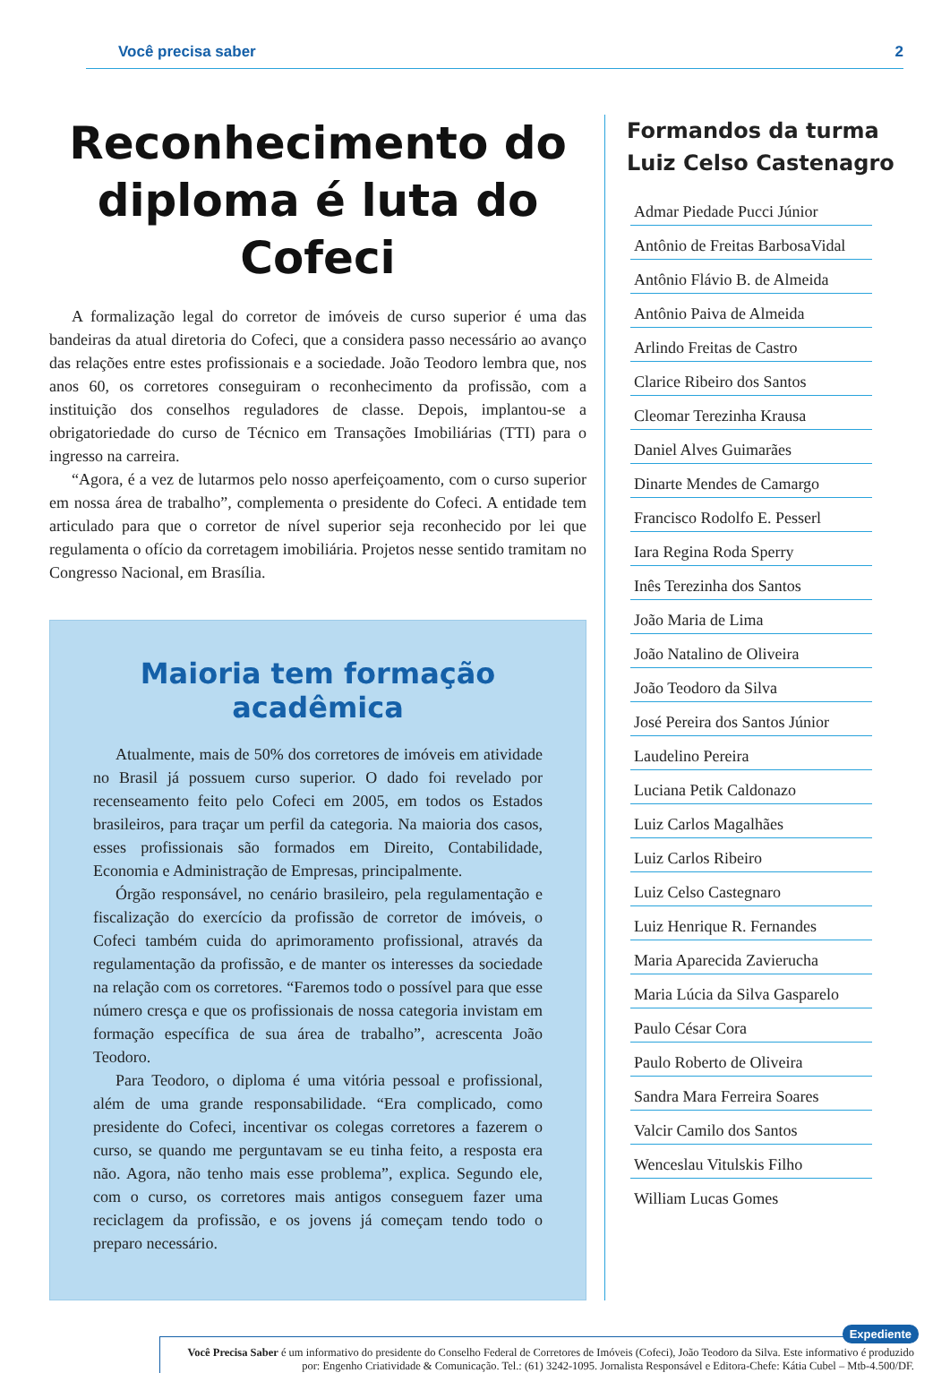Você precisa saber 2
Reconhecimento do diploma é luta do Cofeci
A formalização legal do corretor de imóveis de curso superior é uma das bandeiras da atual diretoria do Cofeci, que a considera passo necessário ao avanço das relações entre estes profissionais e a sociedade. João Teodoro lembra que, nos anos 60, os corretores conseguiram o reconhecimento da profissão, com a instituição dos conselhos reguladores de classe. Depois, implantou-se a obrigatoriedade do curso de Técnico em Transações Imobiliárias (TTI) para o ingresso na carreira.
“Agora, é a vez de lutarmos pelo nosso aperfeiçoamento, com o curso superior em nossa área de trabalho”, complementa o presidente do Cofeci. A entidade tem articulado para que o corretor de nível superior seja reconhecido por lei que regulamenta o ofício da corretagem imobiliária. Projetos nesse sentido tramitam no Congresso Nacional, em Brasília.
Maioria tem formação acadêmica
Atualmente, mais de 50% dos corretores de imóveis em atividade no Brasil já possuem curso superior. O dado foi revelado por recenseamento feito pelo Cofeci em 2005, em todos os Estados brasileiros, para traçar um perfil da categoria. Na maioria dos casos, esses profissionais são formados em Direito, Contabilidade, Economia e Administração de Empresas, principalmente.
Órgão responsável, no cenário brasileiro, pela regulamentação e fiscalização do exercício da profissão de corretor de imóveis, o Cofeci também cuida do aprimoramento profissional, através da regulamentação da profissão, e de manter os interesses da sociedade na relação com os corretores. “Faremos todo o possível para que esse número cresça e que os profissionais de nossa categoria invistam em formação específica de sua área de trabalho”, acrescenta João Teodoro.
Para Teodoro, o diploma é uma vitória pessoal e profissional, além de uma grande responsabilidade. “Era complicado, como presidente do Cofeci, incentivar os colegas corretores a fazerem o curso, se quando me perguntavam se eu tinha feito, a resposta era não. Agora, não tenho mais esse problema”, explica. Segundo ele, com o curso, os corretores mais antigos conseguem fazer uma reciclagem da profissão, e os jovens já começam tendo todo o preparo necessário.
Formandos da turma Luiz Celso Castenagro
Admar Piedade Pucci Júnior
Antônio de Freitas BarbosaVidal
Antônio Flávio B. de Almeida
Antônio Paiva de Almeida
Arlindo Freitas de Castro
Clarice Ribeiro dos Santos
Cleomar Terezinha Krausa
Daniel Alves Guimarães
Dinarte Mendes de Camargo
Francisco Rodolfo E. Pesserl
Iara Regina Roda Sperry
Inês Terezinha dos Santos
João Maria de Lima
João Natalino de Oliveira
João Teodoro da Silva
José Pereira dos Santos Júnior
Laudelino Pereira
Luciana Petik Caldonazo
Luiz Carlos Magalhães
Luiz Carlos Ribeiro
Luiz Celso Castegnaro
Luiz Henrique R. Fernandes
Maria Aparecida Zavierucha
Maria Lúcia da Silva Gasparelo
Paulo César Cora
Paulo Roberto de Oliveira
Sandra Mara Ferreira Soares
Valcir Camilo dos Santos
Wenceslau Vitulskis Filho
William Lucas Gomes
Expediente
Você Precisa Saber é um informativo do presidente do Conselho Federal de Corretores de Imóveis (Cofeci), João Teodoro da Silva. Este informativo é produzido por: Engenho Criatividade & Comunicação. Tel.: (61) 3242-1095. Jornalista Responsável e Editora-Chefe: Kátia Cubel – Mtb-4.500/DF.